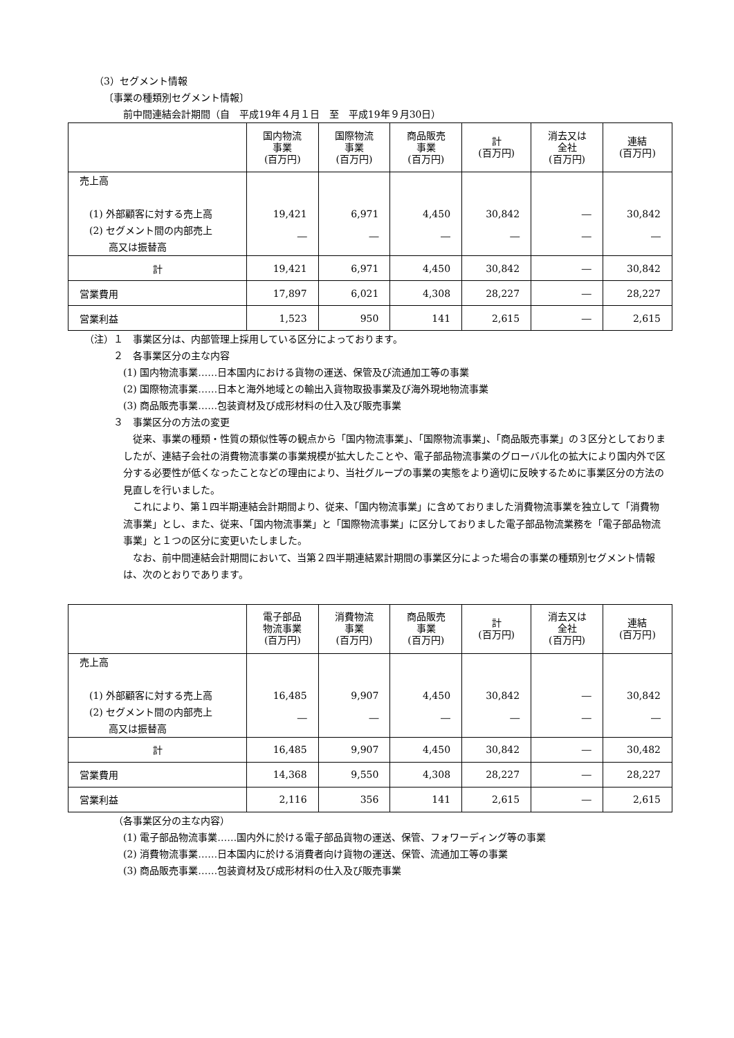（3）セグメント情報
〔事業の種類別セグメント情報〕
前中間連結会計期間（自　平成19年４月１日　至　平成19年９月30日）
| | 国内物流 事業 (百万円) | 国際物流 事業 (百万円) | 商品販売 事業 (百万円) | 計 (百万円) | 消去又は 全社 (百万円) | 連結 (百万円) |
| --- | --- | --- | --- | --- | --- | --- |
| 売上高 (1) 外部顧客に対する売上高 (2) セグメント間の内部売上 高又は振替高 | 19,421 ― | 6,971 ― | 4,450 ― | 30,842 ― | ― ― | 30,842 ― |
| 計 | 19,421 | 6,971 | 4,450 | 30,842 | ― | 30,842 |
| 営業費用 | 17,897 | 6,021 | 4,308 | 28,227 | ― | 28,227 |
| 営業利益 | 1,523 | 950 | 141 | 2,615 | ― | 2,615 |
（注）１　事業区分は、内部管理上採用している区分によっております。
２　各事業区分の主な内容
(1) 国内物流事業……日本国内における貨物の運送、保管及び流通加工等の事業
(2) 国際物流事業……日本と海外地域との輸出入貨物取扱事業及び海外現地物流事業
(3) 商品販売事業……包装資材及び成形材料の仕入及び販売事業
３　事業区分の方法の変更
従来、事業の種類・性質の類似性等の観点から「国内物流事業」、「国際物流事業」、「商品販売事業」の３区分としておりましたが、連結子会社の消費物流事業の事業規模が拡大したことや、電子部品物流事業のグローバル化の拡大により国内外で区分する必要性が低くなったことなどの理由により、当社グループの事業の実態をより適切に反映するために事業区分の方法の見直しを行いました。
これにより、第１四半期連結会計期間より、従来、「国内物流事業」に含めておりました消費物流事業を独立して「消費物流事業」とし、また、従来、「国内物流事業」と「国際物流事業」に区分しておりました電子部品物流業務を「電子部品物流事業」と１つの区分に変更いたしました。
なお、前中間連結会計期間において、当第２四半期連結累計期間の事業区分によった場合の事業の種類別セグメント情報は、次のとおりであります。
| | 電子部品 物流事業 (百万円) | 消費物流 事業 (百万円) | 商品販売 事業 (百万円) | 計 (百万円) | 消去又は 全社 (百万円) | 連結 (百万円) |
| --- | --- | --- | --- | --- | --- | --- |
| 売上高 (1) 外部顧客に対する売上高 (2) セグメント間の内部売上 高又は振替高 | 16,485 ― | 9,907 ― | 4,450 ― | 30,842 ― | ― ― | 30,842 ― |
| 計 | 16,485 | 9,907 | 4,450 | 30,842 | ― | 30,482 |
| 営業費用 | 14,368 | 9,550 | 4,308 | 28,227 | ― | 28,227 |
| 営業利益 | 2,116 | 356 | 141 | 2,615 | ― | 2,615 |
（各事業区分の主な内容）
(1) 電子部品物流事業……国内外に於ける電子部品貨物の運送、保管、フォワーディング等の事業
(2) 消費物流事業……日本国内に於ける消費者向け貨物の運送、保管、流通加工等の事業
(3) 商品販売事業……包装資材及び成形材料の仕入及び販売事業